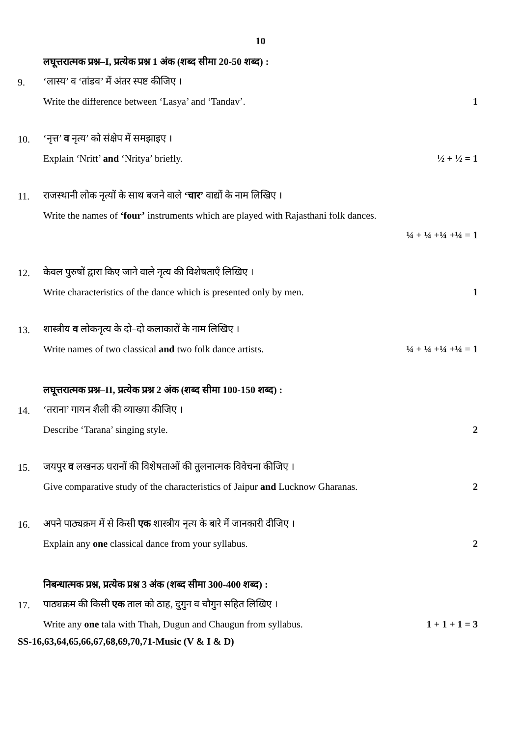10
लघूत्तरात्मक प्रश्न–I, प्रत्येक प्रश्न 1 अंक (शब्द सीमा 20-50 शब्द) :
9. ‘लास्य’ व ‘तांडव’ में अंतर स्पष्ट कीजिए ।
Write the difference between ‘Lasya’ and ‘Tandav’. 1
10. ‘नृत्त’ व नृत्य’ को संक्षेप में समझाइए ।
Explain ‘Nritt’ and ‘Nritya’ briefly. ½ + ½ = 1
11. राजस्थानी लोक नृत्यों के साथ बजने वाले ‘चार’ वाद्यों के नाम लिखिए ।
Write the names of ‘four’ instruments which are played with Rajasthani folk dances.
¼ + ¼ +¼ +¼ = 1
12. केवल पुरुषों द्वारा किए जाने वाले नृत्य की विशेषताएँ लिखिए ।
Write characteristics of the dance which is presented only by men. 1
13. शास्त्रीय व लोकनृत्य के दो–दो कलाकारों के नाम लिखिए ।
Write names of two classical and two folk dance artists. ¼ + ¼ +¼ +¼ = 1
लघूत्तरात्मक प्रश्न–II, प्रत्येक प्रश्न 2 अंक (शब्द सीमा 100-150 शब्द) :
14. ‘तराना’ गायन शैली की व्याख्या कीजिए ।
Describe ‘Tarana’ singing style. 2
15. जयपुर व लखनऊ घरानों की विशेषताओं की तुलनात्मक विवेचना कीजिए ।
Give comparative study of the characteristics of Jaipur and Lucknow Gharanas. 2
16. अपने पाठ्यक्रम में से किसी एक शास्त्रीय नृत्य के बारे में जानकारी दीजिए ।
Explain any one classical dance from your syllabus. 2
निबन्धात्मक प्रश्न, प्रत्येक प्रश्न 3 अंक (शब्द सीमा 300-400 शब्द) :
17. पाठ्यक्रम की किसी एक ताल को ठाह, दुगुन व चौगुन सहित लिखिए ।
Write any one tala with Thah, Dugun and Chaugun from syllabus. 1 + 1 + 1 = 3
SS-16,63,64,65,66,67,68,69,70,71-Music (V & I & D)